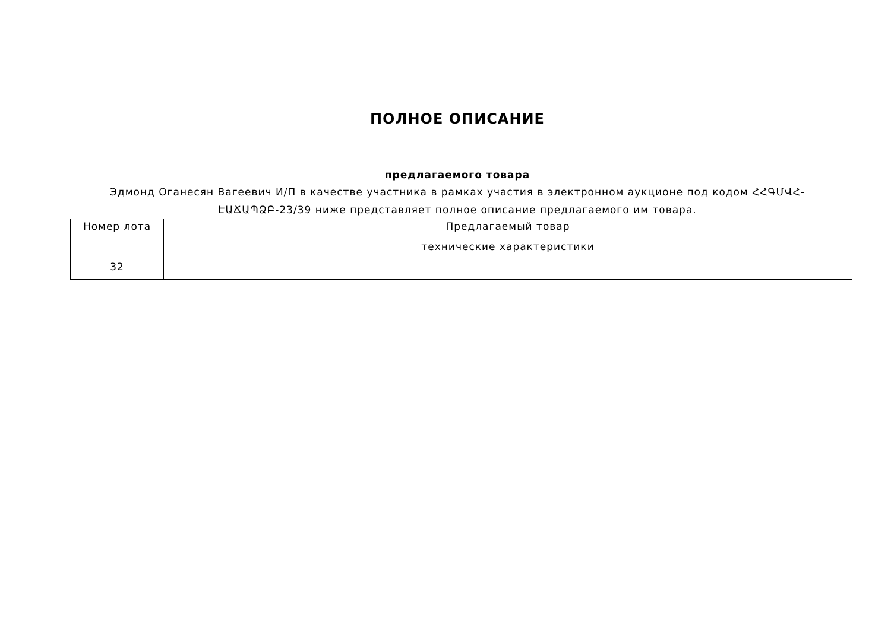ПОЛНОЕ ОПИСАНИЕ
предлагаемого товара
Эдмонд Оганесян Вагеевич И/П в качестве участника в рамках участия в электронном аукционе под кодом ՀՀԳՄՎՀ-ԷԱՃԱՊՁԲ-23/39 ниже представляет полное описание предлагаемого им товара.
| Номер лота | Предлагаемый товар |
| --- | --- |
| | технические характеристики |
| 32 | |